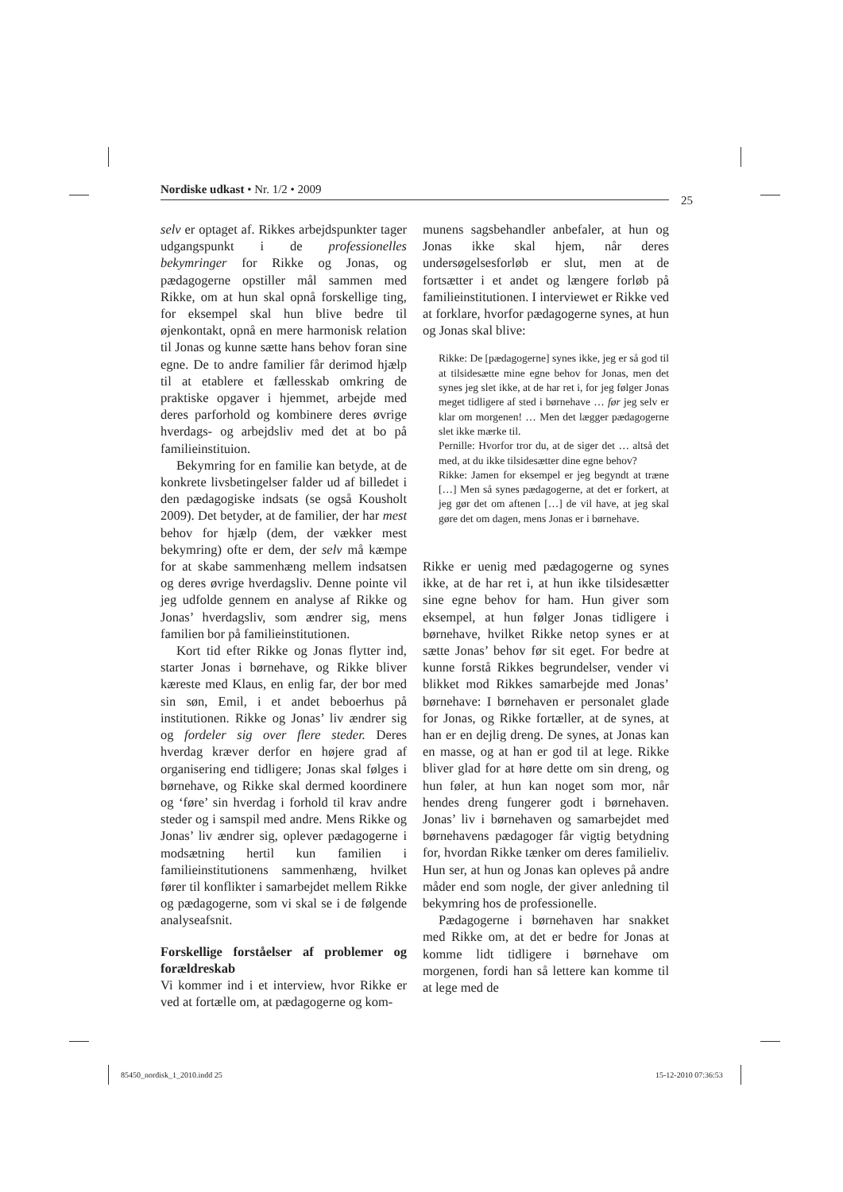Nordiske udkast • Nr. 1/2 • 2009
25
selv er optaget af. Rikkes arbejdspunkter tager udgangspunkt i de professionelles bekymringer for Rikke og Jonas, og pædagogerne opstiller mål sammen med Rikke, om at hun skal opnå forskellige ting, for eksempel skal hun blive bedre til øjenkontakt, opnå en mere harmonisk relation til Jonas og kunne sætte hans behov foran sine egne. De to andre familier får derimod hjælp til at etablere et fællesskab omkring de praktiske opgaver i hjemmet, arbejde med deres parforhold og kombinere deres øvrige hverdags- og arbejdsliv med det at bo på familieinstituion.
Bekymring for en familie kan betyde, at de konkrete livsbetingelser falder ud af billedet i den pædagogiske indsats (se også Kousholt 2009). Det betyder, at de familier, der har mest behov for hjælp (dem, der vækker mest bekymring) ofte er dem, der selv må kæmpe for at skabe sammenhæng mellem indsatsen og deres øvrige hverdagsliv. Denne pointe vil jeg udfolde gennem en analyse af Rikke og Jonas’ hverdagsliv, som ændrer sig, mens familien bor på familieinstitutionen.
Kort tid efter Rikke og Jonas flytter ind, starter Jonas i børnehave, og Rikke bliver kæreste med Klaus, en enlig far, der bor med sin søn, Emil, i et andet beboerhus på institutionen. Rikke og Jonas’ liv ændrer sig og fordeler sig over flere steder. Deres hverdag kræver derfor en højere grad af organisering end tidligere; Jonas skal følges i børnehave, og Rikke skal dermed koordinere og ‘føre’ sin hverdag i forhold til krav andre steder og i samspil med andre. Mens Rikke og Jonas’ liv ændrer sig, oplever pædagogerne i modsætning hertil kun familien i familieinstitutionens sammenhæng, hvilket fører til konflikter i samarbejdet mellem Rikke og pædagogerne, som vi skal se i de følgende analyseafsnit.
Forskellige forståelser af problemer og forældreskab
Vi kommer ind i et interview, hvor Rikke er ved at fortælle om, at pædagogerne og kom-
munens sagsbehandler anbefaler, at hun og Jonas ikke skal hjem, når deres undersøgelsesforløb er slut, men at de fortsætter i et andet og længere forløb på familieinstitutionen. I interviewet er Rikke ved at forklare, hvorfor pædagogerne synes, at hun og Jonas skal blive:
Rikke: De [pædagogerne] synes ikke, jeg er så god til at tilsidesætte mine egne behov for Jonas, men det synes jeg slet ikke, at de har ret i, for jeg følger Jonas meget tidligere af sted i børnehave … før jeg selv er klar om morgenen! … Men det lægger pædagogerne slet ikke mærke til.
Pernille: Hvorfor tror du, at de siger det … altså det med, at du ikke tilsidesætter dine egne behov?
Rikke: Jamen for eksempel er jeg begyndt at træne […] Men så synes pædagogerne, at det er forkert, at jeg gør det om aftenen […] de vil have, at jeg skal gøre det om dagen, mens Jonas er i børnehave.
Rikke er uenig med pædagogerne og synes ikke, at de har ret i, at hun ikke tilsidesætter sine egne behov for ham. Hun giver som eksempel, at hun følger Jonas tidligere i børnehave, hvilket Rikke netop synes er at sætte Jonas’ behov før sit eget. For bedre at kunne forstå Rikkes begrundelser, vender vi blikket mod Rikkes samarbejde med Jonas’ børnehave: I børnehaven er personalet glade for Jonas, og Rikke fortæller, at de synes, at han er en dejlig dreng. De synes, at Jonas kan en masse, og at han er god til at lege. Rikke bliver glad for at høre dette om sin dreng, og hun føler, at hun kan noget som mor, når hendes dreng fungerer godt i børnehaven. Jonas’ liv i børnehaven og samarbejdet med børnehavens pædagoger får vigtig betydning for, hvordan Rikke tænker om deres familieliv. Hun ser, at hun og Jonas kan opleves på andre måder end som nogle, der giver anledning til bekymring hos de professionelle.
Pædagogerne i børnehaven har snakket med Rikke om, at det er bedre for Jonas at komme lidt tidligere i børnehave om morgenen, fordi han så lettere kan komme til at lege med de
85450_nordisk_1_2010.indd 25 15-12-2010 07:36:53